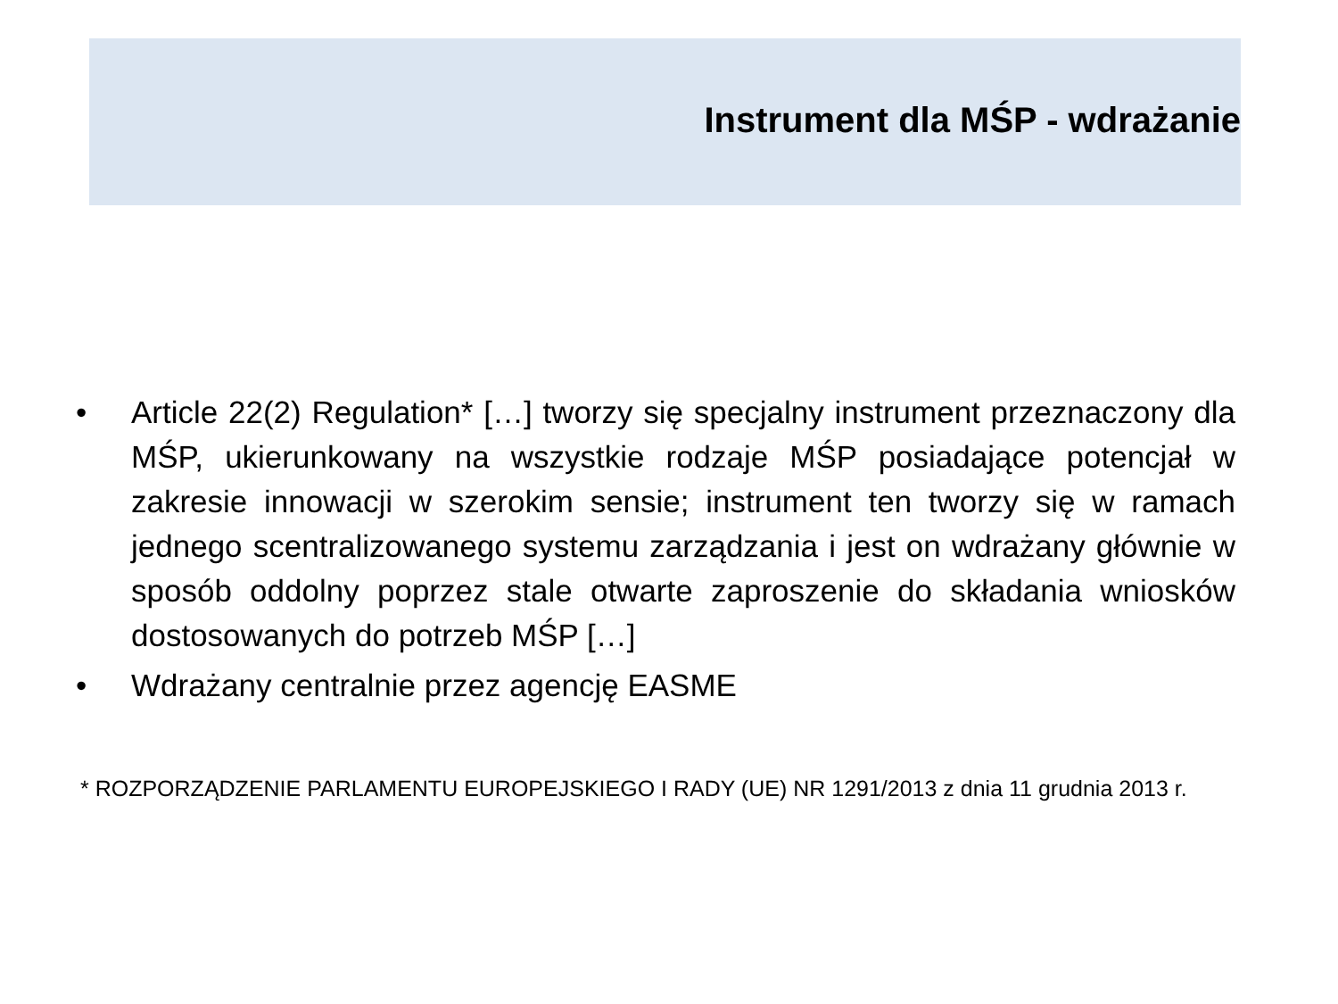Instrument dla MŚP - wdrażanie
• Article 22(2) Regulation* […] tworzy się specjalny instrument przeznaczony dla MŚP, ukierunkowany na wszystkie rodzaje MŚP posiadające potencjał w zakresie innowacji w szerokim sensie; instrument ten tworzy się w ramach jednego scentralizowanego systemu zarządzania i jest on wdrażany głównie w sposób oddolny poprzez stale otwarte zaproszenie do składania wniosków dostosowanych do potrzeb MŚP […]
• Wdrażany centralnie przez agencję EASME
* ROZPORZĄDZENIE PARLAMENTU EUROPEJSKIEGO I RADY (UE) NR 1291/2013 z dnia 11 grudnia 2013 r.